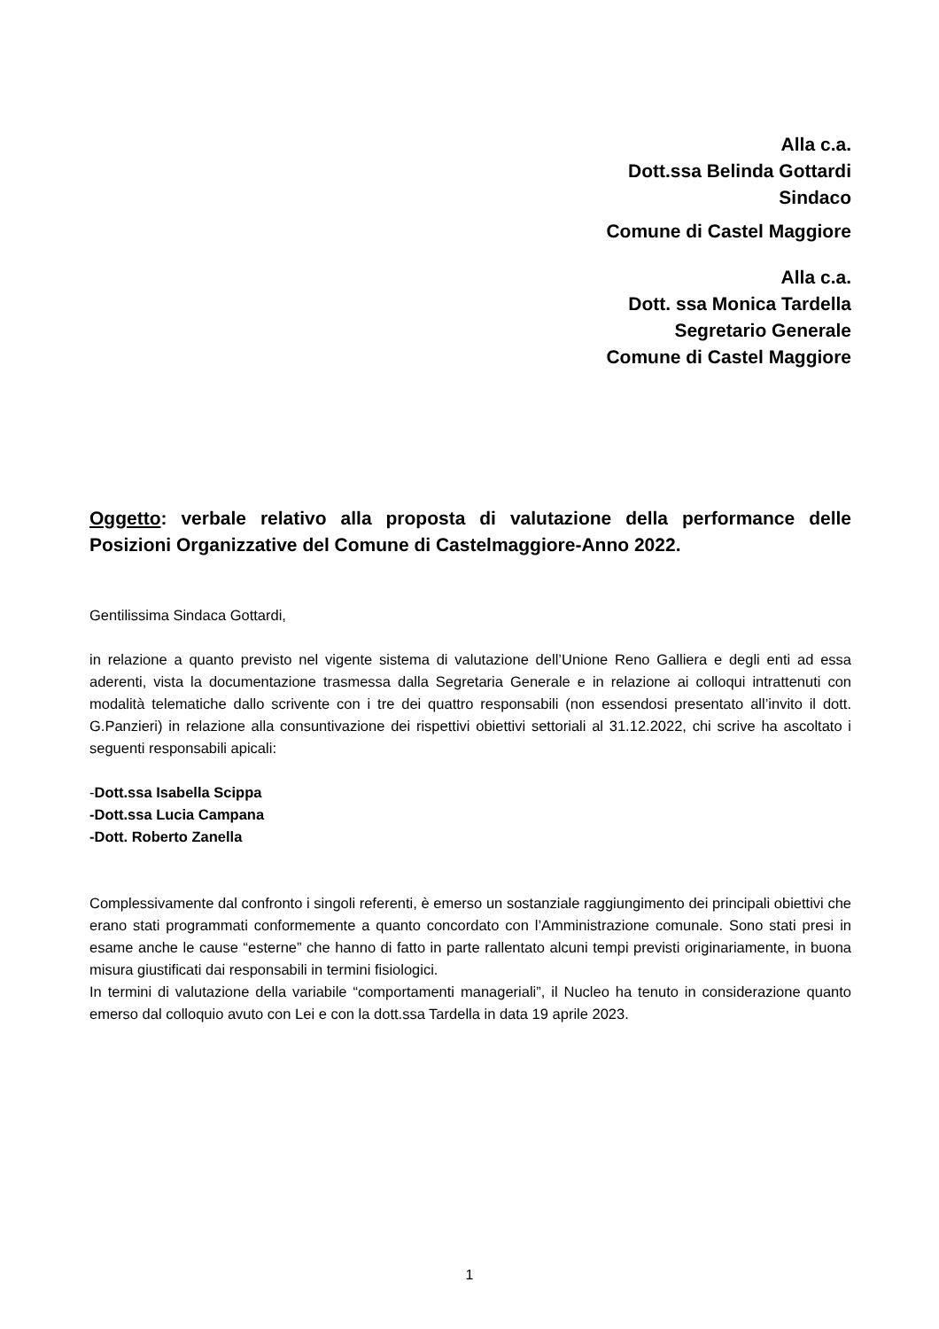Alla c.a.
Dott.ssa Belinda Gottardi
Sindaco
Comune di Castel Maggiore
Alla c.a.
Dott. ssa Monica Tardella
Segretario Generale
Comune di Castel Maggiore
Oggetto: verbale relativo alla proposta di valutazione della performance delle Posizioni Organizzative del Comune di Castelmaggiore-Anno 2022.
Gentilissima Sindaca Gottardi,
in relazione a quanto previsto nel vigente sistema di valutazione dell’Unione Reno Galliera e degli enti ad essa aderenti, vista la documentazione trasmessa dalla Segretaria Generale e in relazione ai colloqui intrattenuti con modalità telematiche dallo scrivente con i tre dei quattro responsabili (non essendosi presentato all’invito il dott. G.Panzieri) in relazione alla consuntivazione dei rispettivi obiettivi settoriali al 31.12.2022, chi scrive ha ascoltato i seguenti responsabili apicali:
-Dott.ssa Isabella Scippa
-Dott.ssa Lucia Campana
-Dott. Roberto Zanella
Complessivamente dal confronto i singoli referenti, è emerso un sostanziale raggiungimento dei principali obiettivi che erano stati programmati conformemente a quanto concordato con l’Amministrazione comunale. Sono stati presi in esame anche le cause “esterne” che hanno di fatto in parte rallentato alcuni tempi previsti originariamente, in buona misura giustificati dai responsabili in termini fisiologici.
In termini di valutazione della variabile “comportamenti manageriali”, il Nucleo ha tenuto in considerazione quanto emerso dal colloquio avuto con Lei e con la dott.ssa Tardella in data 19 aprile 2023.
1